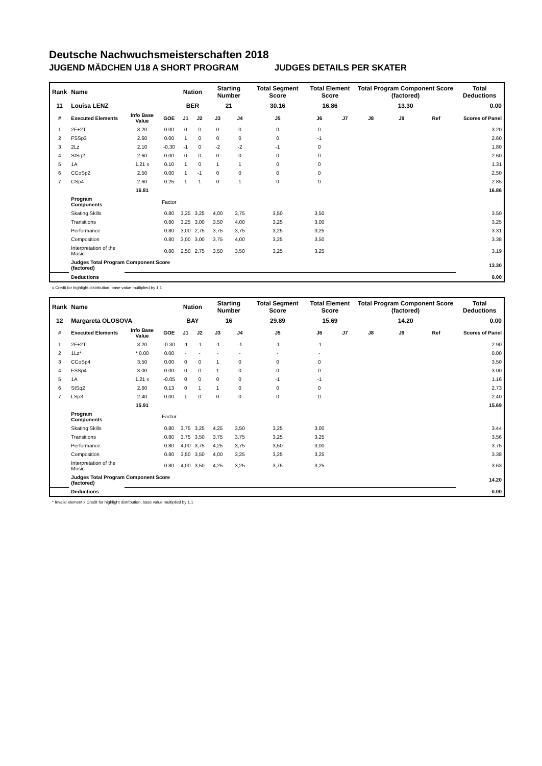Deutsche Nachwuchsmeisterschaften 2018
JUGEND MÄDCHEN U18 A SHORT PROGRAM JUDGES DETAILS PER SKATER
| Rank | Name | | | Nation | | Starting Number | | Total Segment Score | Total Element Score | | Total Program Component Score (factored) | | | Total Deductions |
| 11 | Louisa LENZ | | | BER | | 21 | | 30.16 | 16.86 | | 13.30 | | | 0.00 |
| # | Executed Elements | Info Base Value | GOE | J1 | J2 | J3 | J4 | J5 | J6 | J7 | J8 | J9 | Ref | Scores of Panel |
| 1 | 2F+2T | 3.20 | 0.00 | 0 | 0 | 0 | 0 | 0 | 0 | | | | | 3.20 |
| 2 | FSSp3 | 2.60 | 0.00 | 1 | 0 | 0 | 0 | 0 | -1 | | | | | 2.60 |
| 3 | 2Lz | 2.10 | -0.30 | -1 | 0 | -2 | -2 | -1 | 0 | | | | | 1.80 |
| 4 | StSq2 | 2.60 | 0.00 | 0 | 0 | 0 | 0 | 0 | 0 | | | | | 2.60 |
| 5 | 1A | 1.21 x | 0.10 | 1 | 0 | 1 | 1 | 0 | 0 | | | | | 1.31 |
| 6 | CCoSp2 | 2.50 | 0.00 | 1 | -1 | 0 | 0 | 0 | 0 | | | | | 2.50 |
| 7 | CSp4 | 2.60 | 0.25 | 1 | 1 | 0 | 1 | 0 | 0 | | | | | 2.85 |
| | | 16.81 | | | | | | | | | | | | 16.86 |
| | Program Components | | Factor | | | | | | | | | | | |
| | Skating Skills | | 0.80 | 3,25 | 3,25 | 4,00 | 3,75 | 3,50 | 3,50 | | | | | 3.50 |
| | Transitions | | 0.80 | 3,25 | 3,00 | 3,50 | 4,00 | 3,25 | 3,00 | | | | | 3.25 |
| | Performance | | 0.80 | 3,00 | 2,75 | 3,75 | 3,75 | 3,25 | 3,25 | | | | | 3.31 |
| | Composition | | 0.80 | 3,00 | 3,00 | 3,75 | 4,00 | 3,25 | 3,50 | | | | | 3.38 |
| | Interpretation of the Music | | 0.80 | 2,50 | 2,75 | 3,50 | 3,50 | 3,25 | 3,25 | | | | | 3.19 |
| | Judges Total Program Component Score (factored) | | | | | | | | | | | | | 13.30 |
| | Deductions | | | | | | | | | | | | | 0.00 |
x Credit for highlight distribution, base value multiplied by 1.1
| Rank | Name | | | Nation | | Starting Number | | Total Segment Score | Total Element Score | | Total Program Component Score (factored) | | | Total Deductions |
| 12 | Margareta OLOSOVA | | | BAY | | 16 | | 29.89 | 15.69 | | 14.20 | | | 0.00 |
| # | Executed Elements | Info Base Value | GOE | J1 | J2 | J3 | J4 | J5 | J6 | J7 | J8 | J9 | Ref | Scores of Panel |
| 1 | 2F+2T | 3.20 | -0.30 | -1 | -1 | -1 | -1 | -1 | -1 | | | | | 2.90 |
| 2 | 1Lz* | * 0.00 | 0.00 | - | - | - | - | - | - | | | | | 0.00 |
| 3 | CCoSp4 | 3.50 | 0.00 | 0 | 0 | 1 | 0 | 0 | 0 | | | | | 3.50 |
| 4 | FSSp4 | 3.00 | 0.00 | 0 | 0 | 1 | 0 | 0 | 0 | | | | | 3.00 |
| 5 | 1A | 1.21 x | -0.05 | 0 | 0 | 0 | 0 | -1 | -1 | | | | | 1.16 |
| 6 | StSq2 | 2.60 | 0.13 | 0 | 1 | 1 | 0 | 0 | 0 | | | | | 2.73 |
| 7 | LSp3 | 2.40 | 0.00 | 1 | 0 | 0 | 0 | 0 | 0 | | | | | 2.40 |
| | | 15.91 | | | | | | | | | | | | 15.69 |
| | Program Components | | Factor | | | | | | | | | | | |
| | Skating Skills | | 0.80 | 3,75 | 3,25 | 4,25 | 3,50 | 3,25 | 3,00 | | | | | 3.44 |
| | Transitions | | 0.80 | 3,75 | 3,50 | 3,75 | 3,75 | 3,25 | 3,25 | | | | | 3.56 |
| | Performance | | 0.80 | 4,00 | 3,75 | 4,25 | 3,75 | 3,50 | 3,00 | | | | | 3.75 |
| | Composition | | 0.80 | 3,50 | 3,50 | 4,00 | 3,25 | 3,25 | 3,25 | | | | | 3.38 |
| | Interpretation of the Music | | 0.80 | 4,00 | 3,50 | 4,25 | 3,25 | 3,75 | 3,25 | | | | | 3.63 |
| | Judges Total Program Component Score (factored) | | | | | | | | | | | | | 14.20 |
| | Deductions | | | | | | | | | | | | | 0.00 |
* Invalid element x Credit for highlight distribution, base value multiplied by 1.1